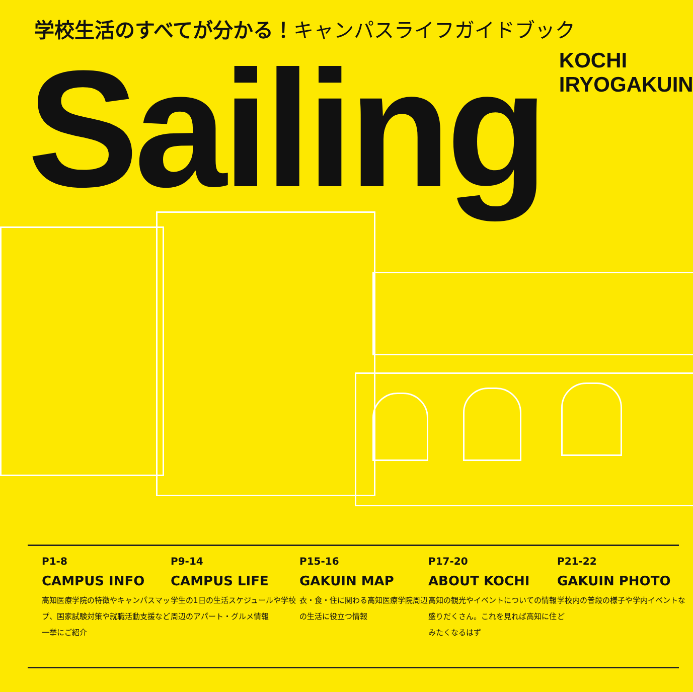学校生活のすべてが分かる！キャンパスライフガイドブック
Sailing
KOCHI IRYOGAKUIN
P1-8
CAMPUS INFO
高知医療学院の特徴やキャンパスマップ、国家試験対策や就職活動支援など一挙にご紹介
P9-14
CAMPUS LIFE
学生の1日の生活スケジュールや学校周辺のアパート・グルメ情報
P15-16
GAKUIN MAP
衣・食・住に関わる高知医療学院周辺の生活に役立つ情報
P17-20
ABOUT KOCHI
高知の観光やイベントについての情報盛りだくさん。これを見れば高知に住みたくなるはず
P21-22
GAKUIN PHOTO
学校内の普段の様子や学内イベントなど